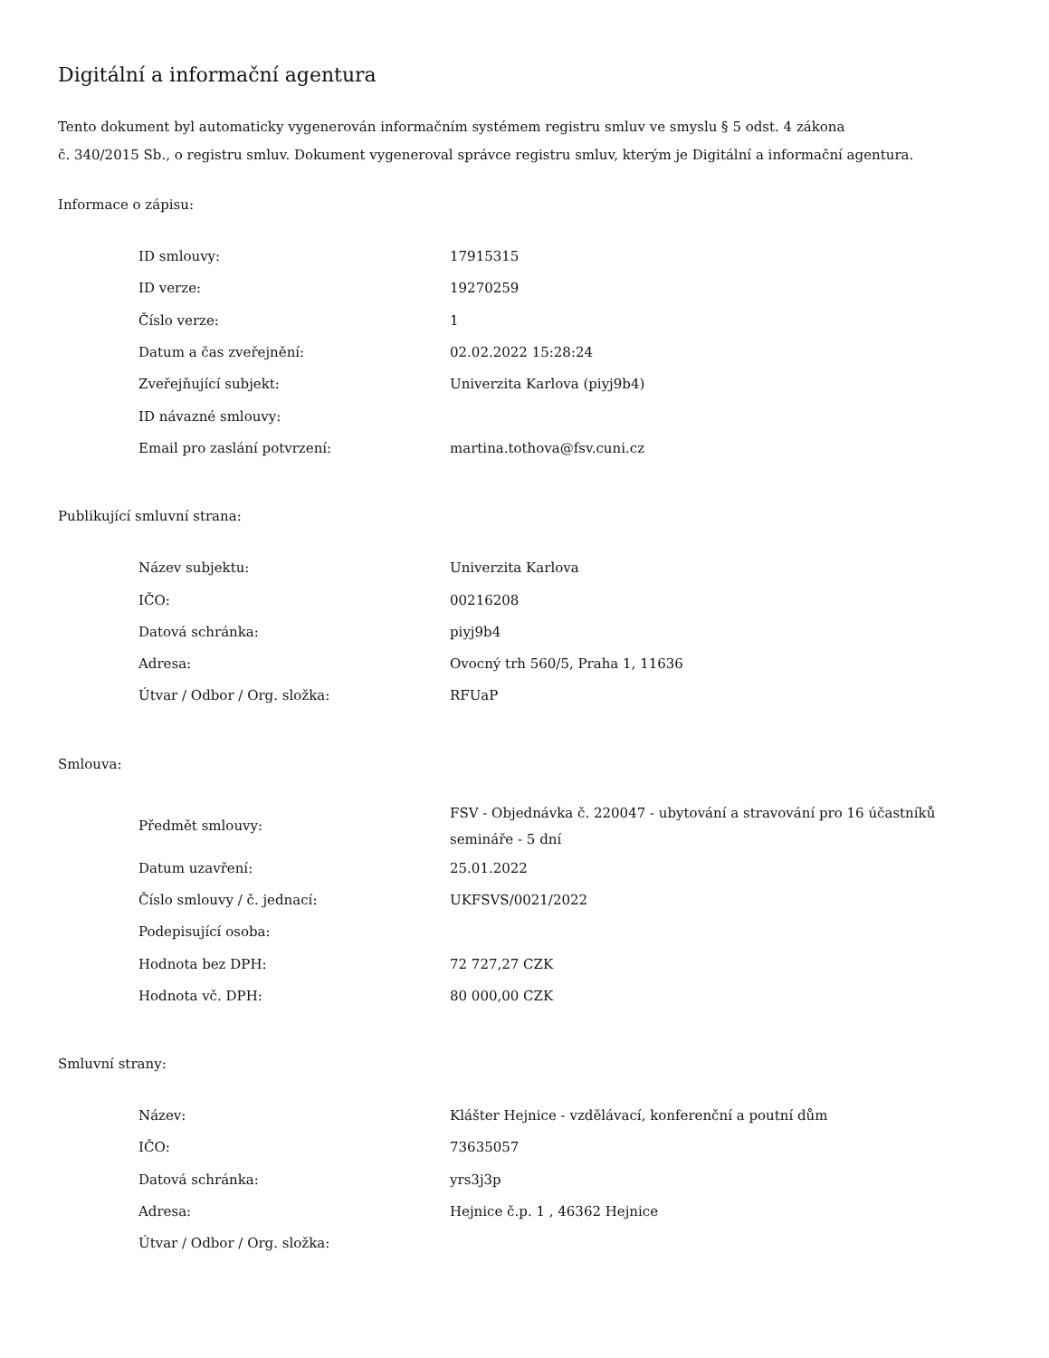Digitální a informační agentura
Tento dokument byl automaticky vygenerován informačním systémem registru smluv ve smyslu § 5 odst. 4 zákona
č. 340/2015 Sb., o registru smluv. Dokument vygeneroval správce registru smluv, kterým je Digitální a informační agentura.
Informace o zápisu:
| ID smlouvy: | 17915315 |
| ID verze: | 19270259 |
| Číslo verze: | 1 |
| Datum a čas zveřejnění: | 02.02.2022 15:28:24 |
| Zveřejňující subjekt: | Univerzita Karlova (piyj9b4) |
| ID návazné smlouvy: | |
| Email pro zaslání potvrzení: | martina.tothova@fsv.cuni.cz |
Publikující smluvní strana:
| Název subjektu: | Univerzita Karlova |
| IČO: | 00216208 |
| Datová schránka: | piyj9b4 |
| Adresa: | Ovocný trh 560/5, Praha 1, 11636 |
| Útvar / Odbor / Org. složka: | RFUaP |
Smlouva:
| Předmět smlouvy: | FSV - Objednávka č. 220047 - ubytování a stravování pro 16 účastníků semináře - 5 dní |
| Datum uzavření: | 25.01.2022 |
| Číslo smlouvy / č. jednací: | UKFSVS/0021/2022 |
| Podepisující osoba: | |
| Hodnota bez DPH: | 72 727,27 CZK |
| Hodnota vč. DPH: | 80 000,00 CZK |
Smluvní strany:
| Název: | Klášter Hejnice - vzdělávací, konferenční a poutní dům |
| IČO: | 73635057 |
| Datová schránka: | yrs3j3p |
| Adresa: | Hejnice č.p. 1 , 46362 Hejnice |
| Útvar / Odbor / Org. složka: | |